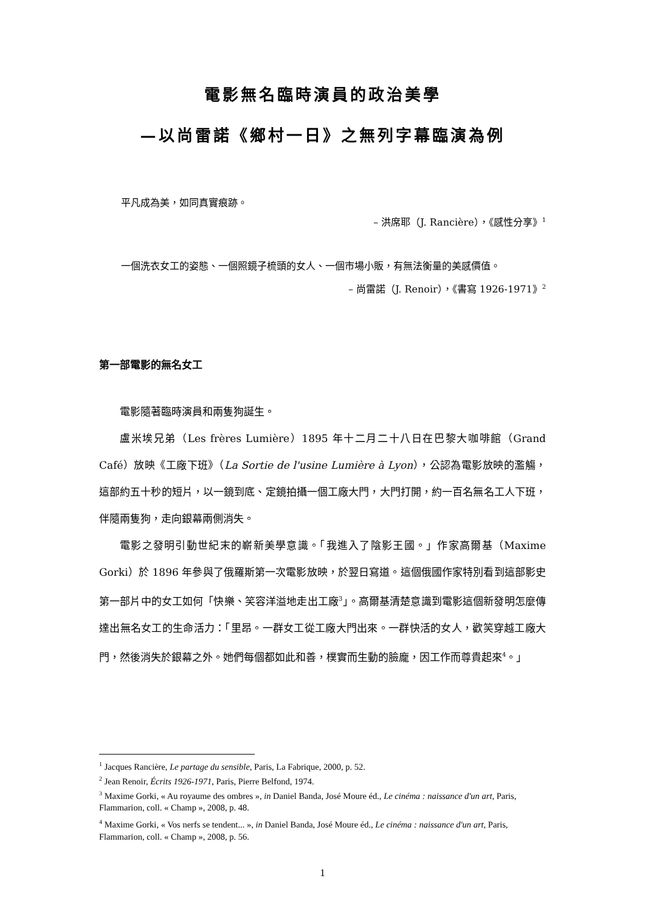電影無名臨時演員的政治美學
—以尚雷諾《鄉村一日》之無列字幕臨演為例
平凡成為美，如同真實痕跡。
– 洪席耶（J. Rancière），《感性分享》<sup>1</sup>
一個洗衣女工的姿態、一個照鏡子梳頭的女人、一個市場小販，有無法衡量的美感價值。
– 尚雷諾（J. Renoir），《書寫 1926-1971》<sup>2</sup>
第一部電影的無名女工
電影隨著臨時演員和兩隻狗誕生。
盧米埃兄弟（Les frères Lumière）1895 年十二月二十八日在巴黎大咖啡館（Grand Café）放映《工廠下班》（La Sortie de l'usine Lumière à Lyon），公認為電影放映的濫觴，這部約五十秒的短片，以一鏡到底、定鏡拍攝一個工廠大門，大門打開，約一百名無名工人下班，伴隨兩隻狗，走向銀幕兩側消失。
電影之發明引動世紀末的嶄新美學意識。「我進入了陰影王國。」作家高爾基（Maxime Gorki）於 1896 年參與了俄羅斯第一次電影放映，於翌日寫道。這個俄國作家特別看到這部影史第一部片中的女工如何「快樂、笑容洋溢地走出工廠<sup>3</sup>」。高爾基清楚意識到電影這個新發明怎麼傳達出無名女工的生命活力：「里昂。一群女工從工廠大門出來。一群快活的女人，歡笑穿越工廠大門，然後消失於銀幕之外。她們每個都如此和善，樸實而生動的臉龐，因工作而尊貴起來<sup>4</sup>。」
<sup>1</sup> Jacques Rancière, Le partage du sensible, Paris, La Fabrique, 2000, p. 52.
<sup>2</sup> Jean Renoir, Écrits 1926-1971, Paris, Pierre Belfond, 1974.
<sup>3</sup> Maxime Gorki, « Au royaume des ombres », in Daniel Banda, José Moure éd., Le cinéma : naissance d'un art, Paris, Flammarion, coll. « Champ », 2008, p. 48.
<sup>4</sup> Maxime Gorki, « Vos nerfs se tendent... », in Daniel Banda, José Moure éd., Le cinéma : naissance d'un art, Paris, Flammarion, coll. « Champ », 2008, p. 56.
1